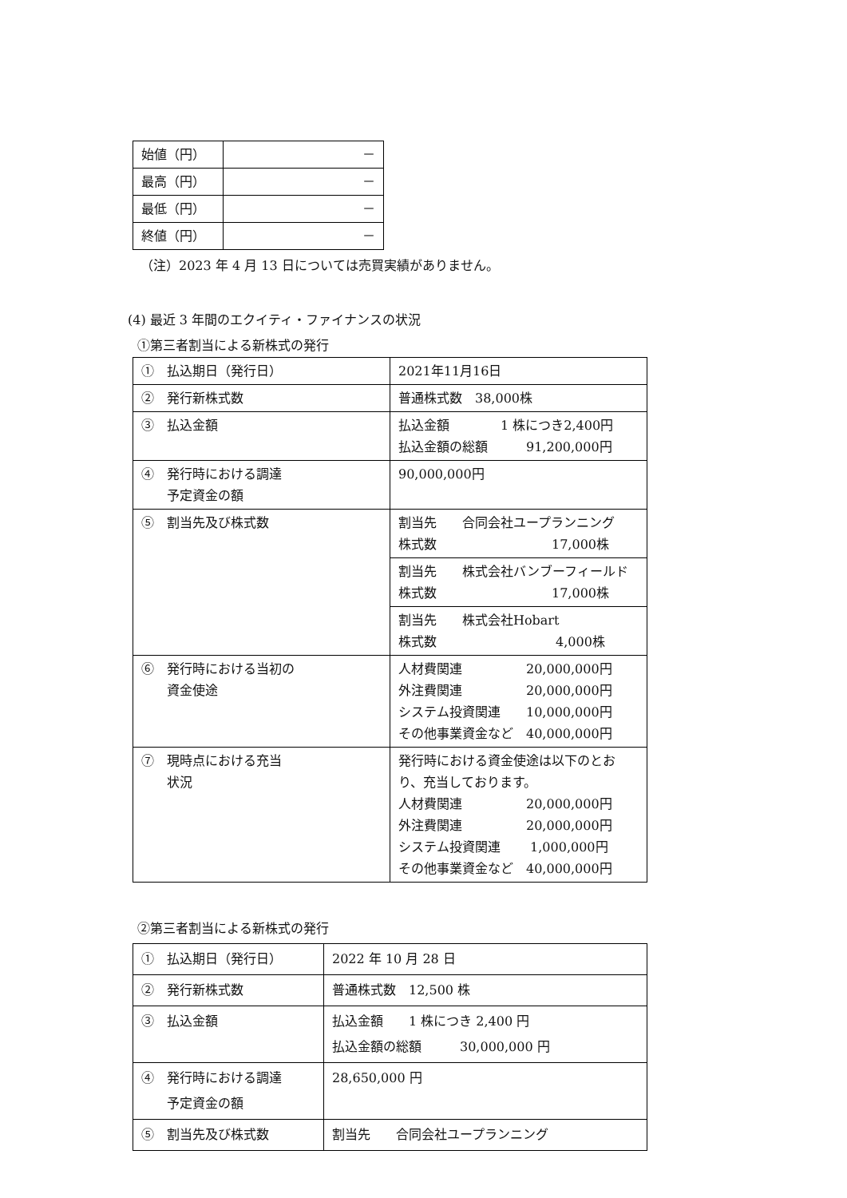| 始値（円） | － |
| 最高（円） | － |
| 最低（円） | － |
| 終値（円） | － |
（注）2023 年 4 月 13 日については売買実績がありません。
(4) 最近 3 年間のエクイティ・ファイナンスの状況
①第三者割当による新株式の発行
| ① 払込期日（発行日） | 2021年11月16日 |
| ② 発行新株式数 | 普通株式数 38,000株 |
| ③ 払込金額 | 払込金額 1 株につき2,400円 払込金額の総額 91,200,000円 |
| ④ 発行時における調達 予定資金の額 | 90,000,000円 |
| ⑤ 割当先及び株式数 | 割当先 合同会社ユープランニング 株式数 17,000株 |
| | 割当先 株式会社バンブーフィールド 株式数 17,000株 |
| | 割当先 株式会社Hobart 株式数 4,000株 |
| ⑥ 発行時における当初の 資金使途 | 人材費関連 20,000,000円 外注費関連 20,000,000円 システム投資関連 10,000,000円 その他事業資金など 40,000,000円 |
| ⑦ 現時点における充当 状況 | 発行時における資金使途は以下のとおり、充当しております。 人材費関連 20,000,000円 外注費関連 20,000,000円 システム投資関連 1,000,000円 その他事業資金など 40,000,000円 |
②第三者割当による新株式の発行
| ① 払込期日（発行日） | 2022 年 10 月 28 日 |
| ② 発行新株式数 | 普通株式数 12,500 株 |
| ③ 払込金額 | 払込金額 1 株につき 2,400 円 払込金額の総額 30,000,000 円 |
| ④ 発行時における調達 予定資金の額 | 28,650,000 円 |
| ⑤ 割当先及び株式数 | 割当先 合同会社ユープランニング |